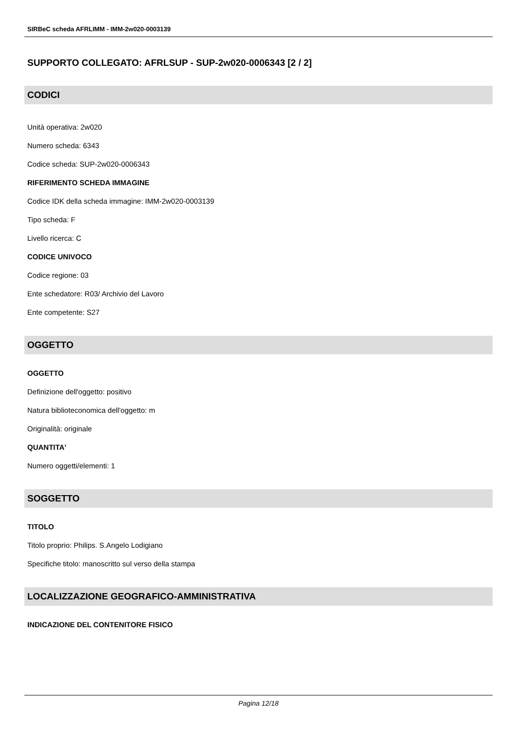SIRBeC scheda AFRLIMM - IMM-2w020-0003139
SUPPORTO COLLEGATO: AFRLSUP - SUP-2w020-0006343 [2 / 2]
CODICI
Unità operativa: 2w020
Numero scheda: 6343
Codice scheda: SUP-2w020-0006343
RIFERIMENTO SCHEDA IMMAGINE
Codice IDK della scheda immagine: IMM-2w020-0003139
Tipo scheda: F
Livello ricerca: C
CODICE UNIVOCO
Codice regione: 03
Ente schedatore: R03/ Archivio del Lavoro
Ente competente: S27
OGGETTO
OGGETTO
Definizione dell'oggetto: positivo
Natura biblioteconomica dell'oggetto: m
Originalità: originale
QUANTITA'
Numero oggetti/elementi: 1
SOGGETTO
TITOLO
Titolo proprio: Philips. S.Angelo Lodigiano
Specifiche titolo: manoscritto sul verso della stampa
LOCALIZZAZIONE GEOGRAFICO-AMMINISTRATIVA
INDICAZIONE DEL CONTENITORE FISICO
Pagina 12/18